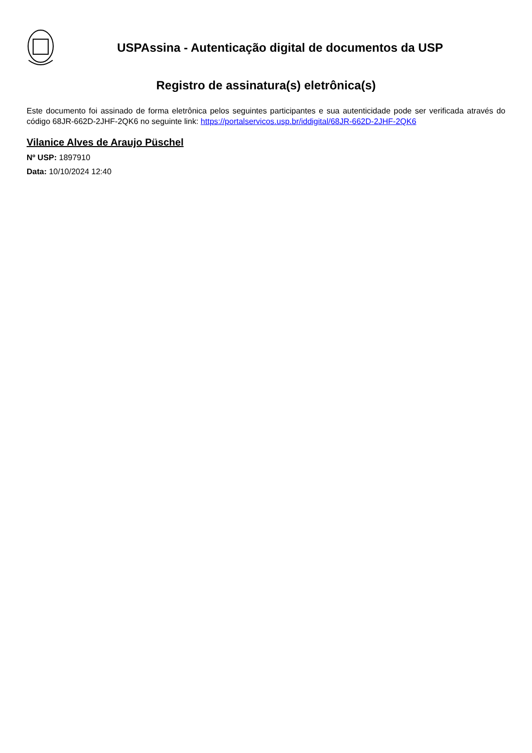USPAssina - Autenticação digital de documentos da USP
Registro de assinatura(s) eletrônica(s)
Este documento foi assinado de forma eletrônica pelos seguintes participantes e sua autenticidade pode ser verificada através do código 68JR-662D-2JHF-2QK6 no seguinte link: https://portalservicos.usp.br/iddigital/68JR-662D-2JHF-2QK6
Vilanice Alves de Araujo Püschel
Nº USP: 1897910
Data: 10/10/2024 12:40